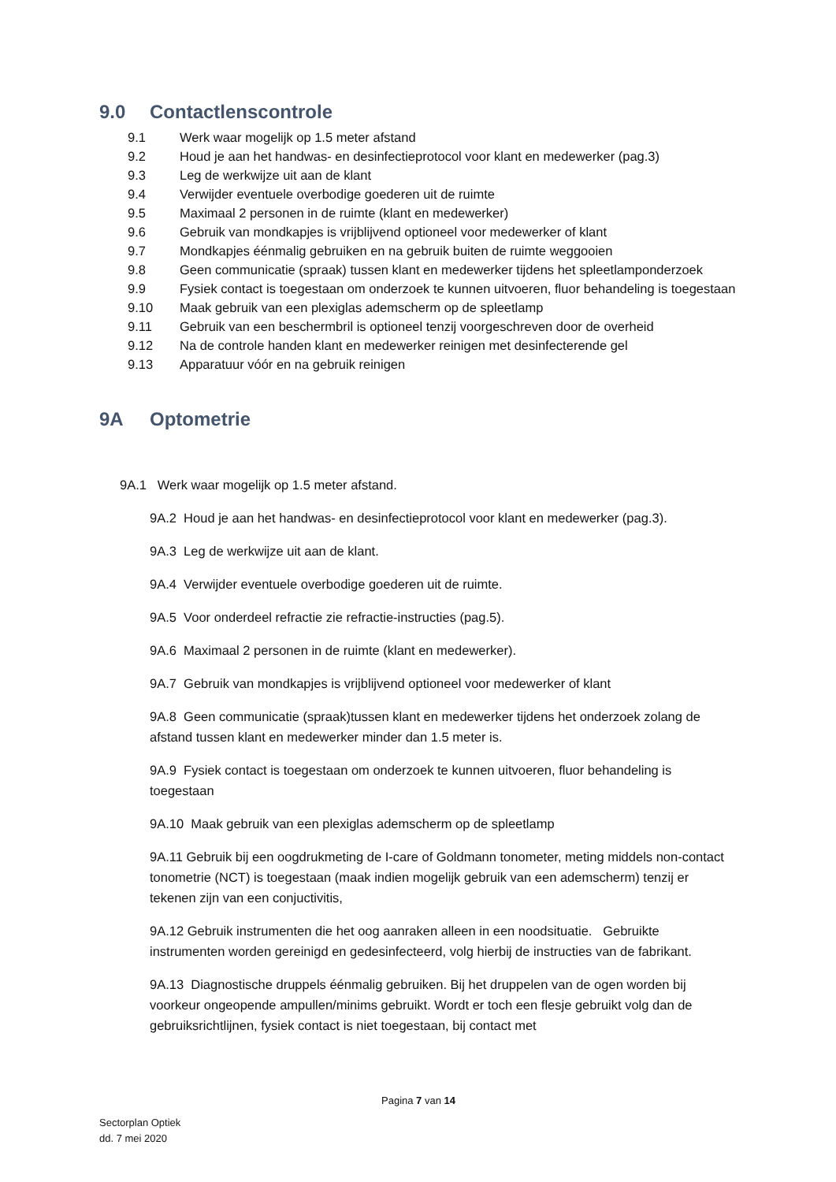9.0 Contactlenscontrole
9.1 Werk waar mogelijk op 1.5 meter afstand
9.2 Houd je aan het handwas- en desinfectieprotocol voor klant en medewerker (pag.3)
9.3 Leg de werkwijze uit aan de klant
9.4 Verwijder eventuele overbodige goederen uit de ruimte
9.5 Maximaal 2 personen in de ruimte (klant en medewerker)
9.6 Gebruik van mondkapjes is vrijblijvend optioneel voor medewerker of klant
9.7 Mondkapjes éénmalig gebruiken en na gebruik buiten de ruimte weggooien
9.8 Geen communicatie (spraak) tussen klant en medewerker tijdens het spleetlamponderzoek
9.9 Fysiek contact is toegestaan om onderzoek te kunnen uitvoeren, fluor behandeling is toegestaan
9.10 Maak gebruik van een plexiglas ademscherm op de spleetlamp
9.11 Gebruik van een beschermbril is optioneel tenzij voorgeschreven door de overheid
9.12 Na de controle handen klant en medewerker reinigen met desinfecterende gel
9.13 Apparatuur vóór en na gebruik reinigen
9A Optometrie
9A.1 Werk waar mogelijk op 1.5 meter afstand.
9A.2 Houd je aan het handwas- en desinfectieprotocol voor klant en medewerker (pag.3).
9A.3 Leg de werkwijze uit aan de klant.
9A.4 Verwijder eventuele overbodige goederen uit de ruimte.
9A.5 Voor onderdeel refractie zie refractie-instructies (pag.5).
9A.6 Maximaal 2 personen in de ruimte (klant en medewerker).
9A.7 Gebruik van mondkapjes is vrijblijvend optioneel voor medewerker of klant
9A.8 Geen communicatie (spraak)tussen klant en medewerker tijdens het onderzoek zolang de afstand tussen klant en medewerker minder dan 1.5 meter is.
9A.9 Fysiek contact is toegestaan om onderzoek te kunnen uitvoeren, fluor behandeling is toegestaan
9A.10 Maak gebruik van een plexiglas ademscherm op de spleetlamp
9A.11 Gebruik bij een oogdrukmeting de I-care of Goldmann tonometer, meting middels non-contact tonometrie (NCT) is toegestaan (maak indien mogelijk gebruik van een ademscherm) tenzij er tekenen zijn van een conjuctivitis,
9A.12 Gebruik instrumenten die het oog aanraken alleen in een noodsituatie. Gebruikte instrumenten worden gereinigd en gedesinfecteerd, volg hierbij de instructies van de fabrikant.
9A.13 Diagnostische druppels éénmalig gebruiken. Bij het druppelen van de ogen worden bij voorkeur ongeopende ampullen/minims gebruikt. Wordt er toch een flesje gebruikt volg dan de gebruiksrichtlijnen, fysiek contact is niet toegestaan, bij contact met
Pagina 7 van 14
Sectorplan Optiek
dd. 7 mei 2020